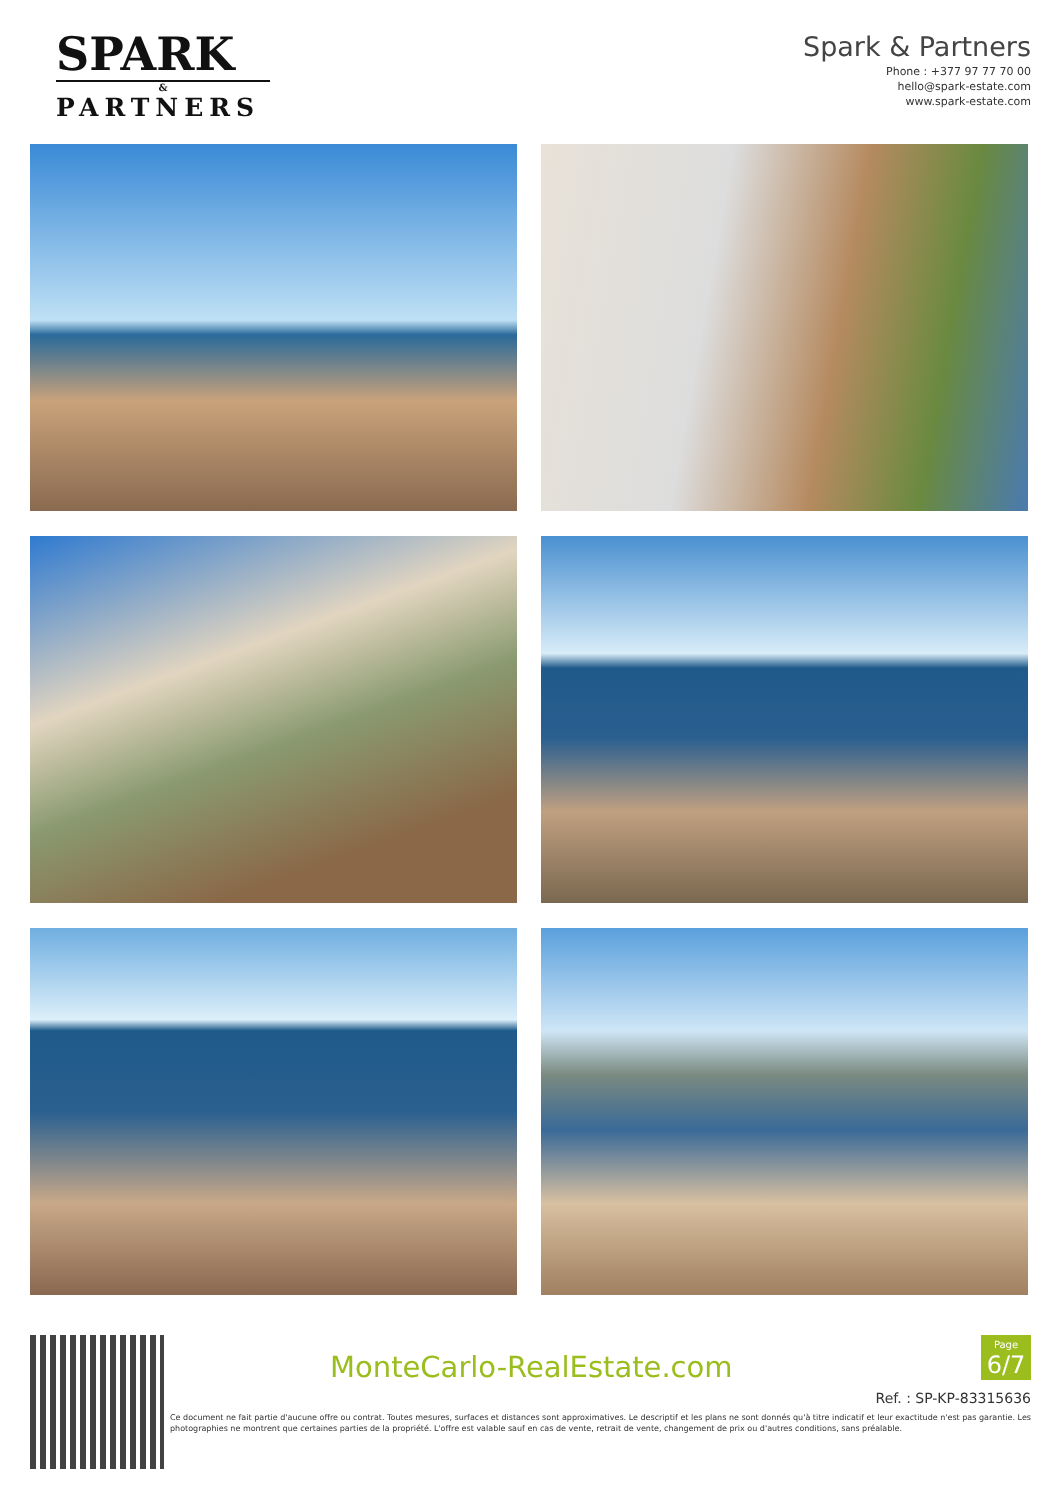SPARK
&
PARTNERS
Spark & Partners
Phone : +377 97 77 70 00
hello@spark-estate.com
www.spark-estate.com
MonteCarlo-RealEstate.com
Page
6/7
Ref. : SP-KP-83315636
Ce document ne fait partie d'aucune offre ou contrat. Toutes mesures, surfaces et distances sont approximatives. Le descriptif et les plans ne sont donnés qu'à titre indicatif et leur exactitude n'est pas garantie. Les photographies ne montrent que certaines parties de la propriété. L'offre est valable sauf en cas de vente, retrait de vente, changement de prix ou d'autres conditions, sans préalable.